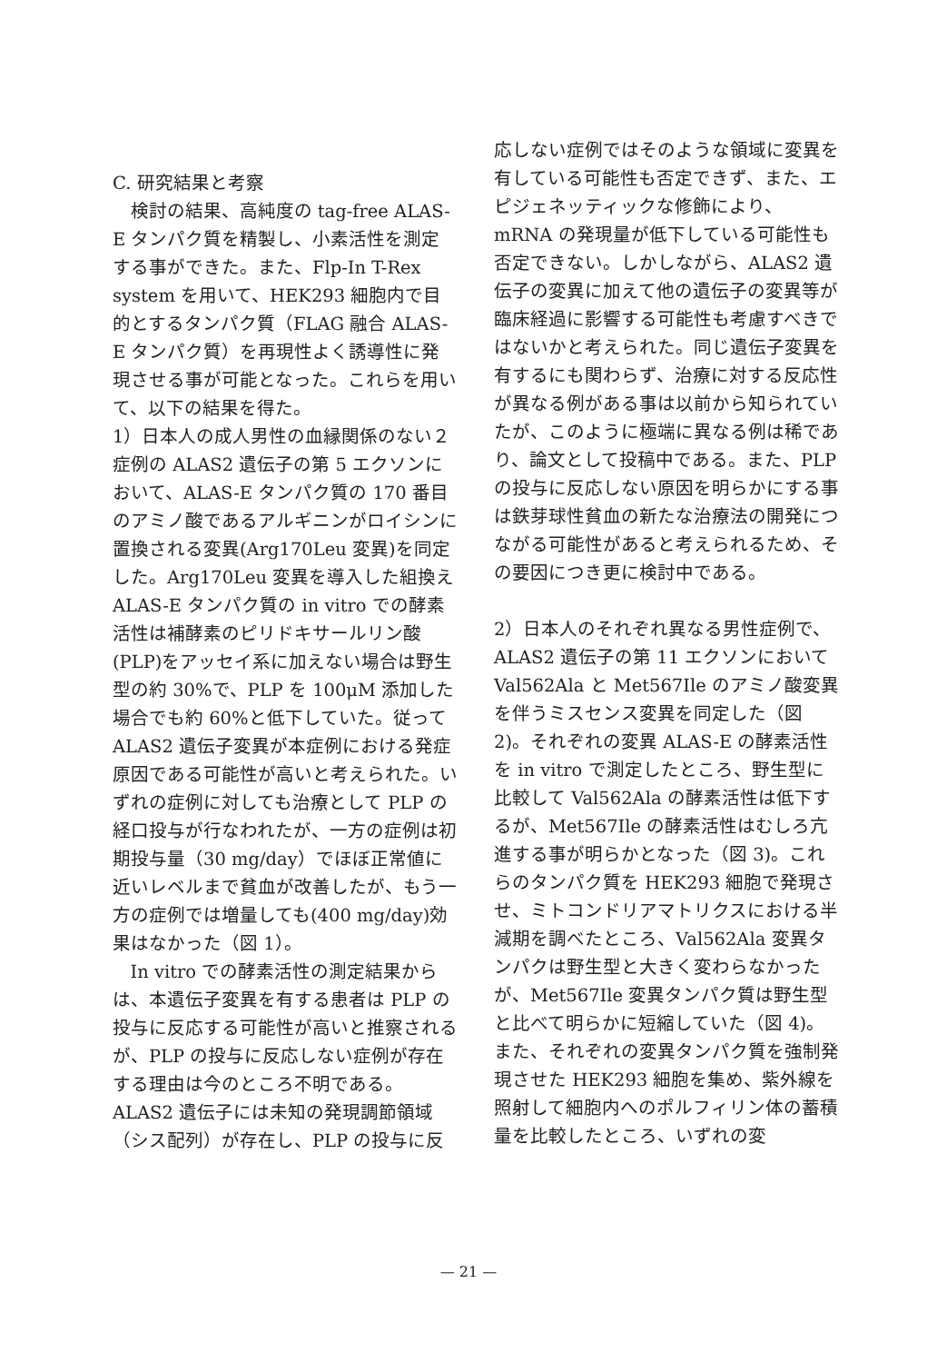C. 研究結果と考察
検討の結果、高純度の tag-free ALAS-E タンパク質を精製し、小素活性を測定する事ができた。また、Flp-In T-Rex system を用いて、HEK293 細胞内で目的とするタンパク質（FLAG 融合 ALAS-E タンパク質）を再現性よく誘導性に発現させる事が可能となった。これらを用いて、以下の結果を得た。
1）日本人の成人男性の血縁関係のない２症例の ALAS2 遺伝子の第 5 エクソンにおいて、ALAS-E タンパク質の 170 番目のアミノ酸であるアルギニンがロイシンに置換される変異(Arg170Leu 変異)を同定した。Arg170Leu 変異を導入した組換え ALAS-E タンパク質の in vitro での酵素活性は補酵素のピリドキサールリン酸(PLP)をアッセイ系に加えない場合は野生型の約 30%で、PLP を 100μM 添加した場合でも約 60%と低下していた。従って ALAS2 遺伝子変異が本症例における発症原因である可能性が高いと考えられた。いずれの症例に対しても治療として PLP の経口投与が行なわれたが、一方の症例は初期投与量（30 mg/day）でほぼ正常値に近いレベルまで貧血が改善したが、もう一方の症例では増量しても(400 mg/day)効果はなかった（図 1）。
In vitro での酵素活性の測定結果からは、本遺伝子変異を有する患者は PLP の投与に反応する可能性が高いと推察されるが、PLP の投与に反応しない症例が存在する理由は今のところ不明である。ALAS2 遺伝子には未知の発現調節領域（シス配列）が存在し、PLP の投与に反
応しない症例ではそのような領域に変異を有している可能性も否定できず、また、エピジェネッティックな修飾により、mRNA の発現量が低下している可能性も否定できない。しかしながら、ALAS2 遺伝子の変異に加えて他の遺伝子の変異等が臨床経過に影響する可能性も考慮すべきではないかと考えられた。同じ遺伝子変異を有するにも関わらず、治療に対する反応性が異なる例がある事は以前から知られていたが、このように極端に異なる例は稀であり、論文として投稿中である。また、PLP の投与に反応しない原因を明らかにする事は鉄芽球性貧血の新たな治療法の開発につながる可能性があると考えられるため、その要因につき更に検討中である。
2）日本人のそれぞれ異なる男性症例で、ALAS2 遺伝子の第 11 エクソンにおいて Val562Ala と Met567Ile のアミノ酸変異を伴うミスセンス変異を同定した（図 2)。それぞれの変異 ALAS-E の酵素活性を in vitro で測定したところ、野生型に比較して Val562Ala の酵素活性は低下するが、Met567Ile の酵素活性はむしろ亢進する事が明らかとなった（図 3)。これらのタンパク質を HEK293 細胞で発現させ、ミトコンドリアマトリクスにおける半減期を調べたところ、Val562Ala 変異タンパクは野生型と大きく変わらなかったが、Met567Ile 変異タンパク質は野生型と比べて明らかに短縮していた（図 4)。また、それぞれの変異タンパク質を強制発現させた HEK293 細胞を集め、紫外線を照射して細胞内へのポルフィリン体の蓄積量を比較したところ、いずれの変
— 21 —